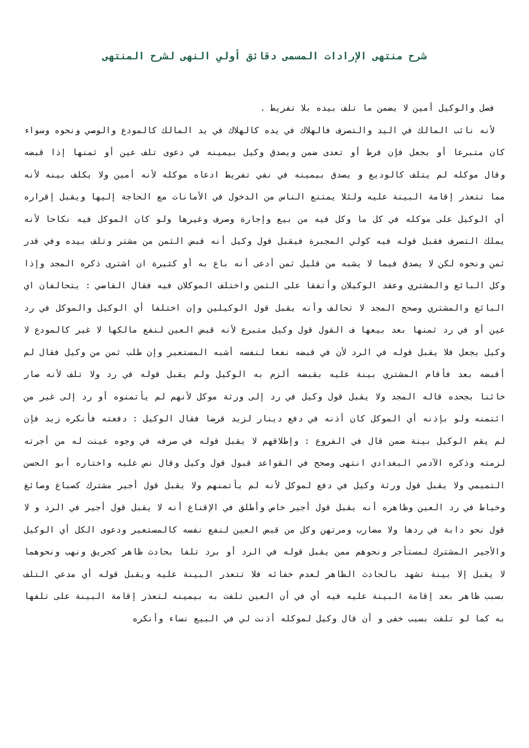شرح منتهى الإرادات المسمى دقائق أولي النهى لشرح المنتهى
فصل والوكيل أمين لا يضمن ما تلف بيده بلا تفريط .
لأنه نائب المالك في اليد والتصرف فالهلاك في يده كالهلاك في يد المالك كالمودع والوصي ونحوه وسواء كان متبرعا أو بجعل فإن فرط أو تعدى ضمن ويصدق وكيل بيمينه في دعوى تلف عين أو ثمنها إذا قبضه وقال موكله لم يتلف كالوديع و يصدق بيمينه في نفي تفريط ادعاه موكله لأنه أمين ولا يكلف بينه لأنه مما تتعذر إقامة البينة عليه ولئلا يمتنع الناس من الدخول في الأمانات مع الحاجة إليها ويقبل إقراره أي الوكيل على موكله في كل ما وكل فيه من بيع وإجارة وصرف وغيرها ولو كان الموكل فيه نكاحا لأنه يملك التصرف فقبل قوله فيه كولي المجبرة فيقبل قول وكيل أنه قبض الثمن من مشتر وتلف بيده وفي قدر ثمن ونحوه لكن لا يصدق فيما لا يشبه من قليل ثمن أدعى أنه باع به أو كثيرة ان اشترى ذكره المجد وإذا وكل البائع والمشتري وعقد الوكيلان وأتفقا على الثمن واختلف الموكلان فيه فقال القاضي : يتحالفان اي البائع والمشتري وصحح المجد لا تحالف وأنه يقبل قول الوكيلين وإن اختلفا أي الوكيل والموكل في رد عين أو في رد ثمنها بعد بيعها ف القول قول وكيل متبرع لأنه قبض العين لنفع مالكها لا غير كالمودع لا وكيل بجعل فلا يقبل قوله في الرد لأن في قبضه نفعا لنفسه أشبه المستعير وإن طلب ثمن من وكيل فقال لم أقبضه بعد فأقام المشتري بينة عليه بقبضه ألزم به الوكيل ولم يقبل قوله في رد ولا تلف لأنه صار خائنا بجحده قاله المجد ولا يقبل قول وكيل في رد إلى ورثة موكل لأنهم لم يأتمنوه أو رد إلى غير من ائتمنه ولو بإذنه أي الموكل كان أذنه في دفع دينار لزيد قرضا فقال الوكيل : دفعته فأنكره زيد فإن لم يقم الوكيل بينة ضمن قال في الفروع : وإطلاقهم لا يقبل قوله في صرفه في وجوه عينت له من أجرته لزمته وذكره الآدمي البغدادي انتهى وصحح في القواعد قبول قول وكيل وقال نص عليه واختاره أبو الحسن التميمي ولا يقبل قول ورثة وكيل في دفع لموكل لأنه لم يأتمنهم ولا يقبل قول أجير مشترك كصباغ وصائغ وخياط في رد العين وظاهره أنه يقبل قول أجير خاص وأطلق في الإقناع أنه لا يقبل قول أجير في الرد و لا قول نحو دابة في ردها ولا مضارب ومرتهن وكل من قبض العين لنفع نفسه كالمستعير ودعوى الكل أي الوكيل والأجير المشترك لمستأجر ونحوهم ممن يقبل قوله في الرد أو برد تلفا بحادث ظاهر كحريق ونهب ونحوهما لا يقبل إلا بينة تشهد بالحادث الظاهر لعدم خفائه فلا تتعذر البينة عليه ويقبل قوله أي مدعي التلف بسبب ظاهر بعد إقامة البينة عليه فيه أي في أن العين تلفت به بيمينه لتعذر إقامة البينة على تلفها به كما لو تلفت بسبب خفى و أن قال وكيل لموكله أذنت لي في البيع نساء وأنكره